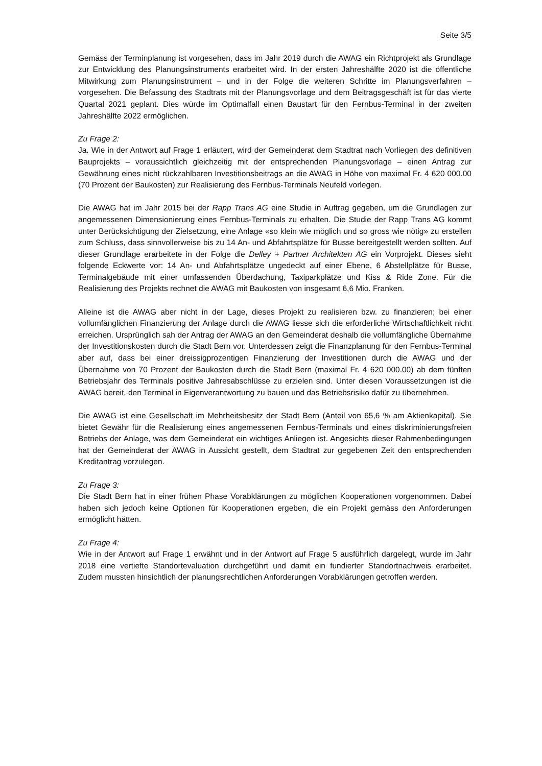Seite 3/5
Gemäss der Terminplanung ist vorgesehen, dass im Jahr 2019 durch die AWAG ein Richtprojekt als Grundlage zur Entwicklung des Planungsinstruments erarbeitet wird. In der ersten Jahreshälfte 2020 ist die öffentliche Mitwirkung zum Planungsinstrument – und in der Folge die weiteren Schritte im Planungsverfahren – vorgesehen. Die Befassung des Stadtrats mit der Planungsvorlage und dem Beitragsgeschäft ist für das vierte Quartal 2021 geplant. Dies würde im Optimalfall einen Baustart für den Fernbus-Terminal in der zweiten Jahreshälfte 2022 ermöglichen.
Zu Frage 2:
Ja. Wie in der Antwort auf Frage 1 erläutert, wird der Gemeinderat dem Stadtrat nach Vorliegen des definitiven Bauprojekts – voraussichtlich gleichzeitig mit der entsprechenden Planungsvorlage – einen Antrag zur Gewährung eines nicht rückzahlbaren Investitionsbeitrags an die AWAG in Höhe von maximal Fr. 4 620 000.00 (70 Prozent der Baukosten) zur Realisierung des Fernbus-Terminals Neufeld vorlegen.
Die AWAG hat im Jahr 2015 bei der Rapp Trans AG eine Studie in Auftrag gegeben, um die Grundlagen zur angemessenen Dimensionierung eines Fernbus-Terminals zu erhalten. Die Studie der Rapp Trans AG kommt unter Berücksichtigung der Zielsetzung, eine Anlage «so klein wie möglich und so gross wie nötig» zu erstellen zum Schluss, dass sinnvollerweise bis zu 14 An- und Abfahrtsplätze für Busse bereitgestellt werden sollten. Auf dieser Grundlage erarbeitete in der Folge die Delley + Partner Architekten AG ein Vorprojekt. Dieses sieht folgende Eckwerte vor: 14 An- und Abfahrtsplätze ungedeckt auf einer Ebene, 6 Abstellplätze für Busse, Terminalgebäude mit einer umfassenden Überdachung, Taxiparkplätze und Kiss & Ride Zone. Für die Realisierung des Projekts rechnet die AWAG mit Baukosten von insgesamt 6,6 Mio. Franken.
Alleine ist die AWAG aber nicht in der Lage, dieses Projekt zu realisieren bzw. zu finanzieren; bei einer vollumfänglichen Finanzierung der Anlage durch die AWAG liesse sich die erforderliche Wirtschaftlichkeit nicht erreichen. Ursprünglich sah der Antrag der AWAG an den Gemeinderat deshalb die vollumfängliche Übernahme der Investitionskosten durch die Stadt Bern vor. Unterdessen zeigt die Finanzplanung für den Fernbus-Terminal aber auf, dass bei einer dreissigprozentigen Finanzierung der Investitionen durch die AWAG und der Übernahme von 70 Prozent der Baukosten durch die Stadt Bern (maximal Fr. 4 620 000.00) ab dem fünften Betriebsjahr des Terminals positive Jahresabschlüsse zu erzielen sind. Unter diesen Voraussetzungen ist die AWAG bereit, den Terminal in Eigenverantwortung zu bauen und das Betriebsrisiko dafür zu übernehmen.
Die AWAG ist eine Gesellschaft im Mehrheitsbesitz der Stadt Bern (Anteil von 65,6 % am Aktienkapital). Sie bietet Gewähr für die Realisierung eines angemessenen Fernbus-Terminals und eines diskriminierungsfreien Betriebs der Anlage, was dem Gemeinderat ein wichtiges Anliegen ist. Angesichts dieser Rahmenbedingungen hat der Gemeinderat der AWAG in Aussicht gestellt, dem Stadtrat zur gegebenen Zeit den entsprechenden Kreditantrag vorzulegen.
Zu Frage 3:
Die Stadt Bern hat in einer frühen Phase Vorabklärungen zu möglichen Kooperationen vorgenommen. Dabei haben sich jedoch keine Optionen für Kooperationen ergeben, die ein Projekt gemäss den Anforderungen ermöglicht hätten.
Zu Frage 4:
Wie in der Antwort auf Frage 1 erwähnt und in der Antwort auf Frage 5 ausführlich dargelegt, wurde im Jahr 2018 eine vertiefte Standortevaluation durchgeführt und damit ein fundierter Standortnachweis erarbeitet. Zudem mussten hinsichtlich der planungsrechtlichen Anforderungen Vorabklärungen getroffen werden.